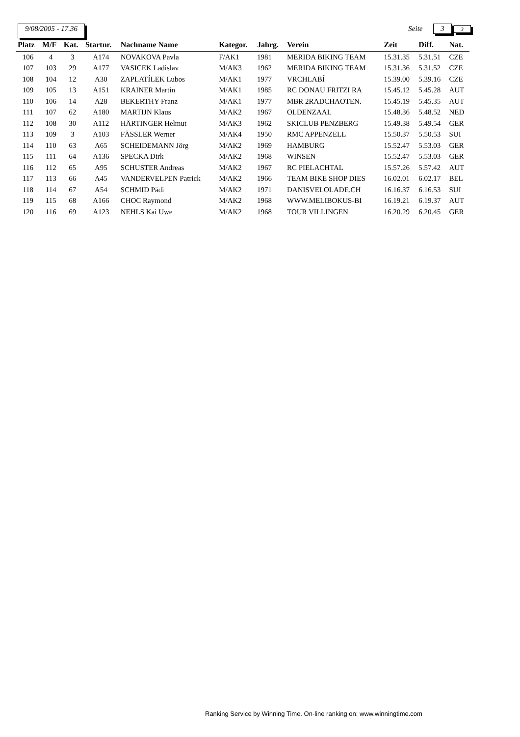9/08/2005 - 17.36 Seite 3 3
| Platz | M/F | Kat. | Startnr. | Nachname Name | Kategor. | Jahrg. | Verein | Zeit | Diff. | Nat. |
| --- | --- | --- | --- | --- | --- | --- | --- | --- | --- | --- |
| 106 | 4 | 3 | A174 | NOVAKOVA Pavla | F/AK1 | 1981 | MERIDA BIKING TEAM | 15.31.35 | 5.31.51 | CZE |
| 107 | 103 | 29 | A177 | VASICEK Ladislav | M/AK3 | 1962 | MERIDA BIKING TEAM | 15.31.36 | 5.31.52 | CZE |
| 108 | 104 | 12 | A30 | ZAPLATÍLEK Lubos | M/AK1 | 1977 | VRCHLABÍ | 15.39.00 | 5.39.16 | CZE |
| 109 | 105 | 13 | A151 | KRAINER Martin | M/AK1 | 1985 | RC DONAU FRITZI RA | 15.45.12 | 5.45.28 | AUT |
| 110 | 106 | 14 | A28 | BEKERTHY Franz | M/AK1 | 1977 | MBR 2RADCHAOTEN. | 15.45.19 | 5.45.35 | AUT |
| 111 | 107 | 62 | A180 | MARTIJN Klaus | M/AK2 | 1967 | OLDENZAAL | 15.48.36 | 5.48.52 | NED |
| 112 | 108 | 30 | A112 | HÄRTINGER Helmut | M/AK3 | 1962 | SKICLUB PENZBERG | 15.49.38 | 5.49.54 | GER |
| 113 | 109 | 3 | A103 | FÄSSLER Werner | M/AK4 | 1950 | RMC APPENZELL | 15.50.37 | 5.50.53 | SUI |
| 114 | 110 | 63 | A65 | SCHEIDEMANN Jörg | M/AK2 | 1969 | HAMBURG | 15.52.47 | 5.53.03 | GER |
| 115 | 111 | 64 | A136 | SPECKA Dirk | M/AK2 | 1968 | WINSEN | 15.52.47 | 5.53.03 | GER |
| 116 | 112 | 65 | A95 | SCHUSTER Andreas | M/AK2 | 1967 | RC PIELACHTAL | 15.57.26 | 5.57.42 | AUT |
| 117 | 113 | 66 | A45 | VANDERVELPEN Patrick | M/AK2 | 1966 | TEAM BIKE SHOP DIES | 16.02.01 | 6.02.17 | BEL |
| 118 | 114 | 67 | A54 | SCHMID Pädi | M/AK2 | 1971 | DANISVELOLADE.CH | 16.16.37 | 6.16.53 | SUI |
| 119 | 115 | 68 | A166 | CHOC Raymond | M/AK2 | 1968 | WWW.MELIBOKUS-BI | 16.19.21 | 6.19.37 | AUT |
| 120 | 116 | 69 | A123 | NEHLS Kai Uwe | M/AK2 | 1968 | TOUR VILLINGEN | 16.20.29 | 6.20.45 | GER |
Ranking Service by Winning Time. On-line ranking on: www.winningtime.com